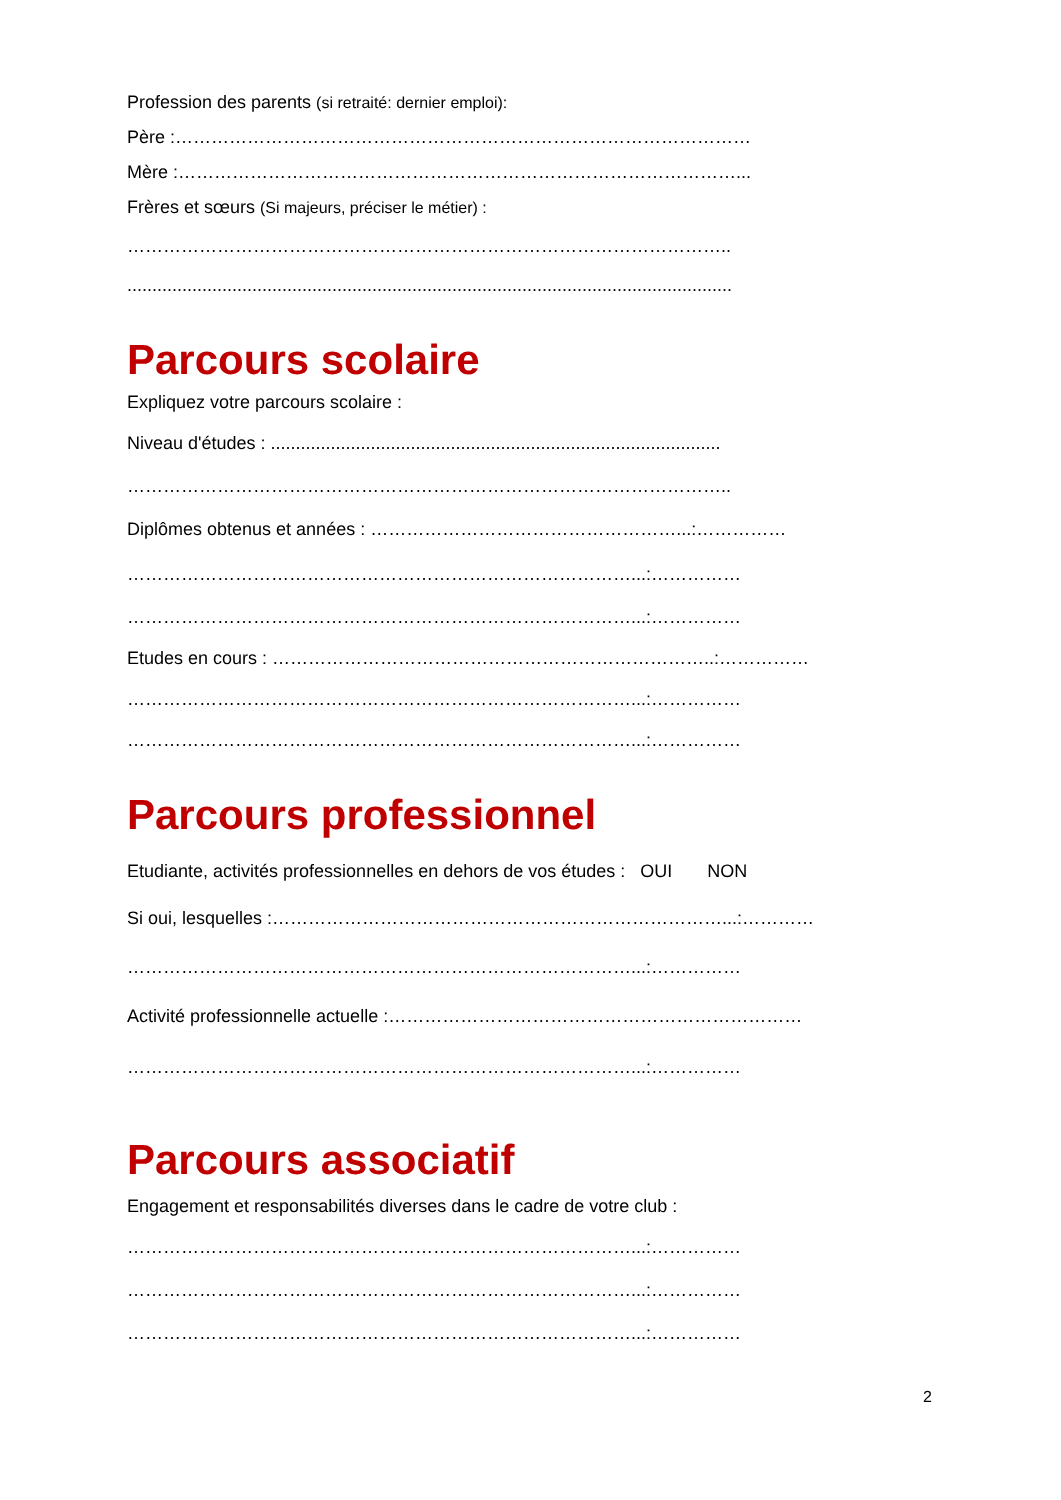Profession des parents (si retraité: dernier emploi):
Père :……………………………………………………………………………………
Mère :…………………………………………………………………………………...
Frères et sœurs (Si majeurs, préciser le métier) :
………………………………………………………………………………………..
.........................................................................................................................
Parcours scolaire
Expliquez votre parcours scolaire :
Niveau d'études : ..........................................................................................
………………………………………………………………………………………..
Diplômes obtenus et années : ……………………………………………...:……………
…………………………………………………………………………...:……………
…………………………………………………………………………...:……………
Etudes en cours : ………………………………………………………………..:……………
…………………………………………………………………………...:……………
…………………………………………………………………………...:……………
Parcours professionnel
Etudiante, activités professionnelles en dehors de vos études : OUI NON
Si oui, lesquelles :…………………………………………………………………...:…………
…………………………………………………………………………...:……………
Activité professionnelle actuelle :……………………………………………………………
…………………………………………………………………………...:……………
Parcours associatif
Engagement et responsabilités diverses dans le cadre de votre club :
…………………………………………………………………………...:……………
…………………………………………………………………………...:……………
…………………………………………………………………………...:……………
2